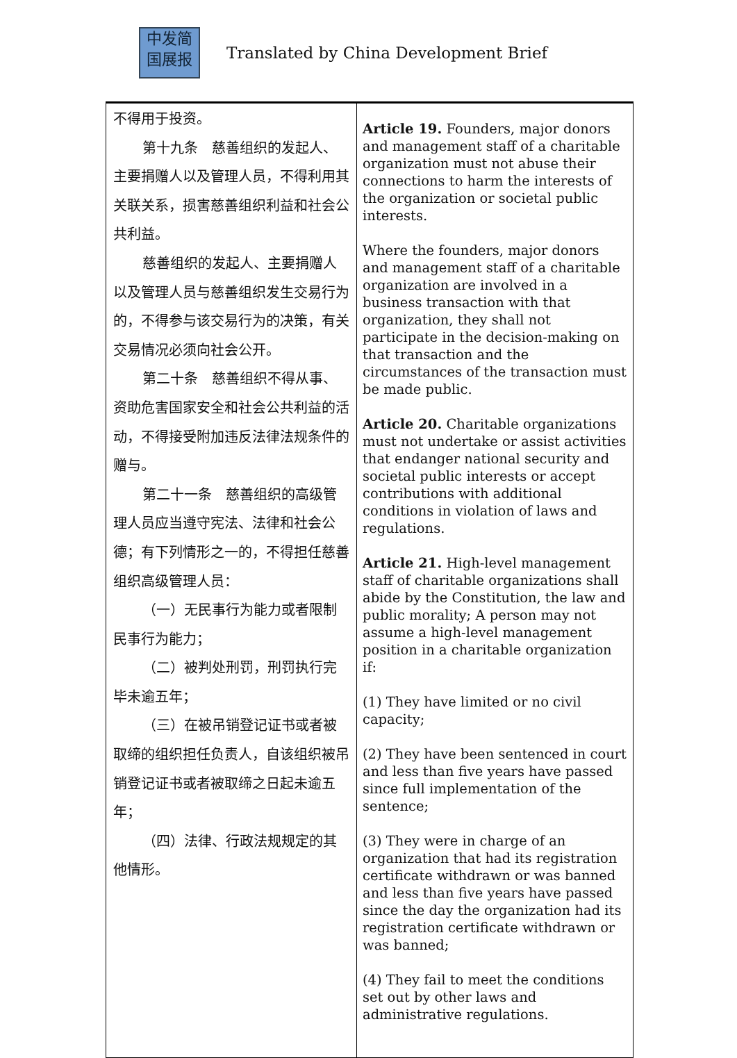中发简
国展报
Translated by China Development Brief
| 不得用于投资。 第十九条 慈善组织的发起人、主要捐赠人以及管理人员，不得利用其关联关系，损害慈善组织利益和社会公共利益。 慈善组织的发起人、主要捐赠人以及管理人员与慈善组织发生交易行为的，不得参与该交易行为的决策，有关交易情况必须向社会公开。 第二十条 慈善组织不得从事、资助危害国家安全和社会公共利益的活动，不得接受附加违反法律法规条件的赠与。 第二十一条 慈善组织的高级管理人员应当遵守宪法、法律和社会公德；有下列情形之一的，不得担任慈善组织高级管理人员： （一）无民事行为能力或者限制民事行为能力； （二）被判处刑罚，刑罚执行完毕未逾五年； （三）在被吊销登记证书或者被取缔的组织担任负责人，自该组织被吊销登记证书或者被取缔之日起未逾五年； （四）法律、行政法规规定的其他情形。 | Article 19. Founders, major donors and management staff of a charitable organization must not abuse their connections to harm the interests of the organization or societal public interests. Where the founders, major donors and management staff of a charitable organization are involved in a business transaction with that organization, they shall not participate in the decision-making on that transaction and the circumstances of the transaction must be made public. Article 20. Charitable organizations must not undertake or assist activities that endanger national security and societal public interests or accept contributions with additional conditions in violation of laws and regulations. Article 21. High-level management staff of charitable organizations shall abide by the Constitution, the law and public morality; A person may not assume a high-level management position in a charitable organization if: (1) They have limited or no civil capacity; (2) They have been sentenced in court and less than five years have passed since full implementation of the sentence; (3) They were in charge of an organization that had its registration certificate withdrawn or was banned and less than five years have passed since the day the organization had its registration certificate withdrawn or was banned; (4) They fail to meet the conditions set out by other laws and administrative regulations. |